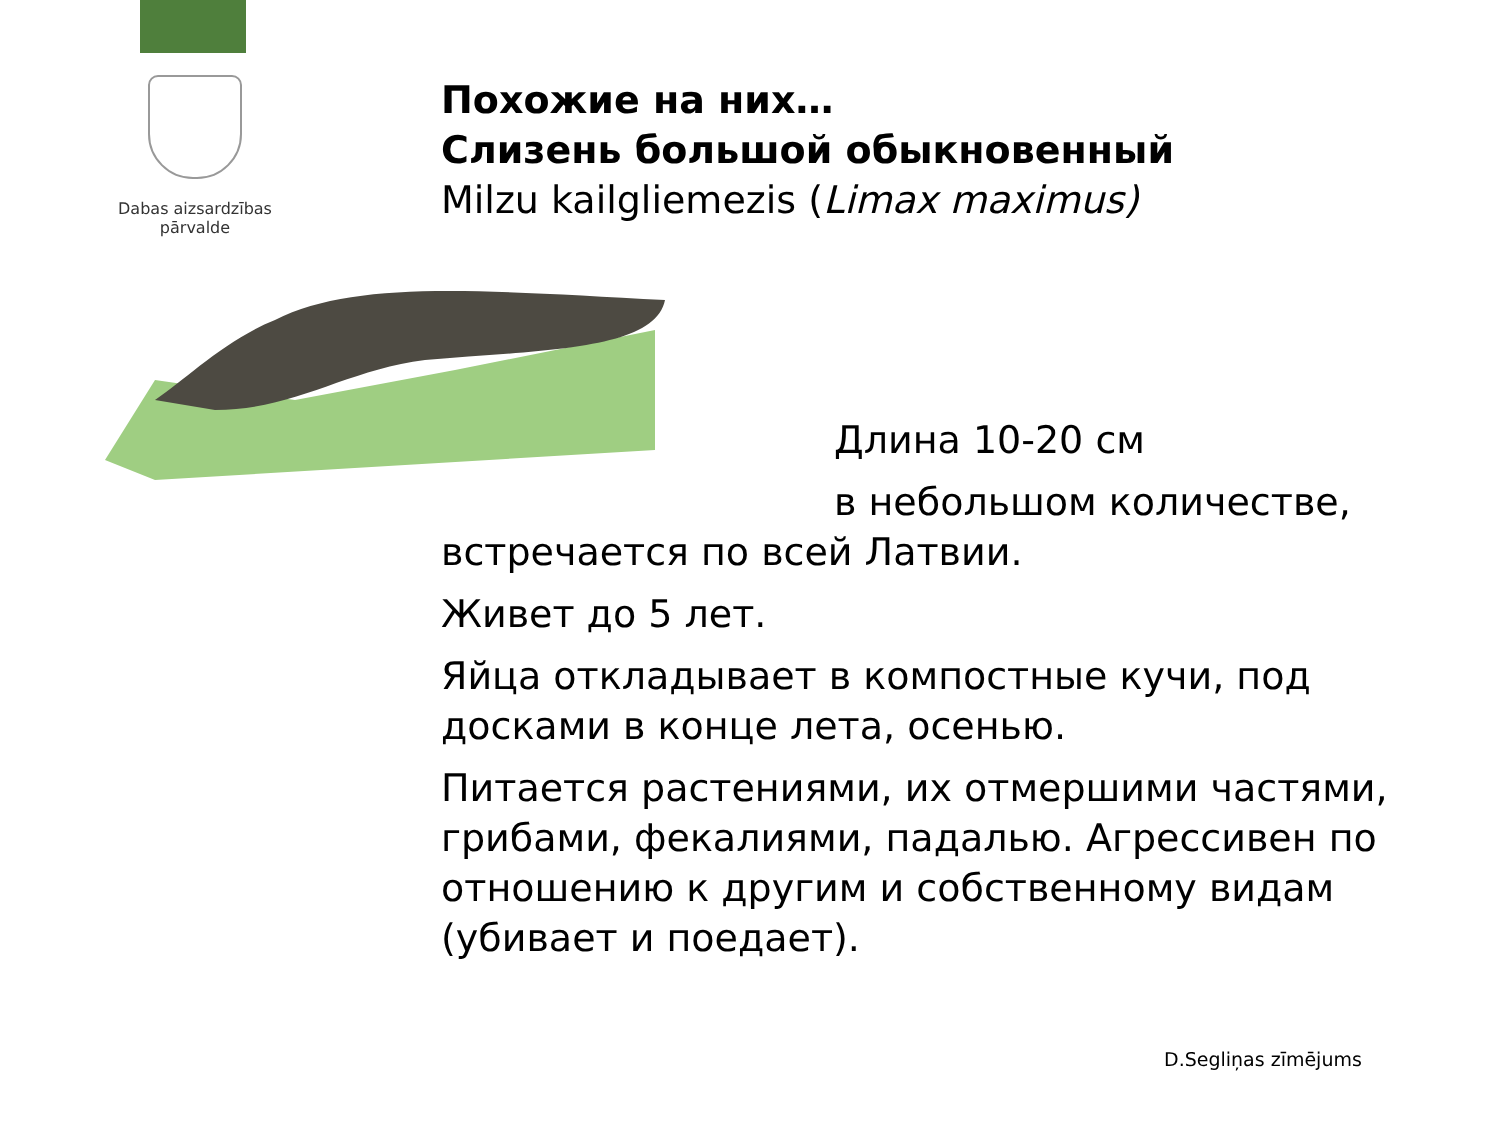Dabas aizsardzības
pārvalde
Похожие на них…
Слизень большой обыкновенный
Milzu kailgliemezis (Limax maximus)
Длина 10-20 см
в небольшом количестве,
встречается по всей Латвии.
Живет до 5 лет.
Яйца откладывает в компостные кучи, под досками в конце лета, осенью.
Питается растениями, их отмершими частями, грибами, фекалиями, падалью. Агрессивен по отношению к другим и собственному видам (убивает и поедает).
D.Segliņas zīmējums